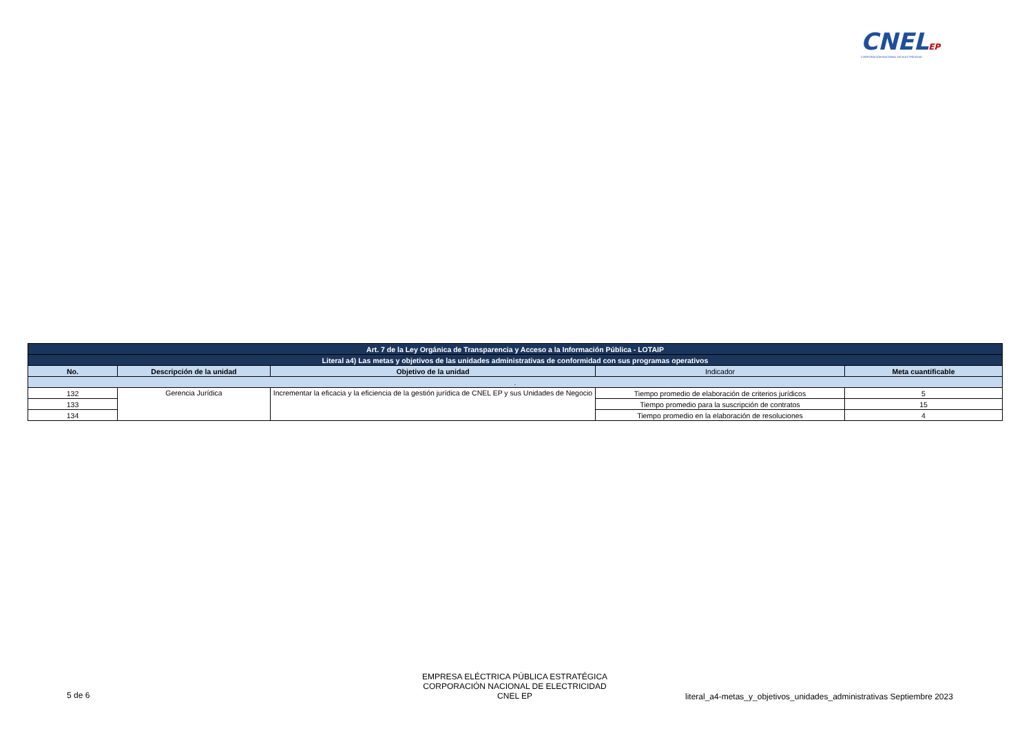CNELEP
CORPORACIÓN NACIONAL DE ELECTRICIDAD
| Art. 7 de la Ley Orgánica de Transparencia y Acceso a la Información Pública - LOTAIP | | | | |
| --- | --- | --- | --- | --- |
| Literal a4) Las metas y objetivos de las unidades administrativas de conformidad con sus programas operativos | | | | |
| No. | Descripción de la unidad | Objetivo de la unidad | Indicador | Meta cuantificable |
| . | | | | |
| 132 | Gerencia Jurídica | Incrementar la eficacia y la eficiencia de la gestión jurídica de CNEL EP y sus Unidades de Negocio | Tiempo promedio de elaboración de criterios jurídicos | 5 |
| 133 | | | Tiempo promedio para la suscripción de contratos | 15 |
| 134 | | | Tiempo promedio en la elaboración de resoluciones | 4 |
5 de 6
EMPRESA ELÉCTRICA PÚBLICA ESTRATÉGICA
CORPORACIÓN NACIONAL DE ELECTRICIDAD
CNEL EP
literal_a4-metas_y_objetivos_unidades_administrativas Septiembre 2023